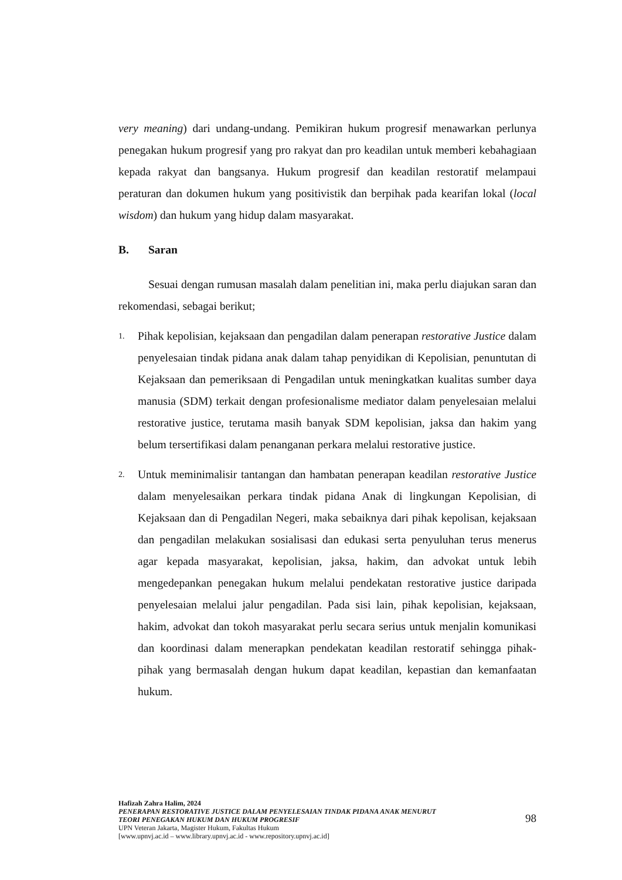very meaning) dari undang-undang. Pemikiran hukum progresif menawarkan perlunya penegakan hukum progresif yang pro rakyat dan pro keadilan untuk memberi kebahagiaan kepada rakyat dan bangsanya. Hukum progresif dan keadilan restoratif melampaui peraturan dan dokumen hukum yang positivistik dan berpihak pada kearifan lokal (local wisdom) dan hukum yang hidup dalam masyarakat.
B. Saran
Sesuai dengan rumusan masalah dalam penelitian ini, maka perlu diajukan saran dan rekomendasi, sebagai berikut;
1.
Pihak kepolisian, kejaksaan dan pengadilan dalam penerapan restorative Justice dalam penyelesaian tindak pidana anak dalam tahap penyidikan di Kepolisian, penuntutan di Kejaksaan dan pemeriksaan di Pengadilan untuk meningkatkan kualitas sumber daya manusia (SDM) terkait dengan profesionalisme mediator dalam penyelesaian melalui restorative justice, terutama masih banyak SDM kepolisian, jaksa dan hakim yang belum tersertifikasi dalam penanganan perkara melalui restorative justice.
2.
Untuk meminimalisir tantangan dan hambatan penerapan keadilan restorative Justice dalam menyelesaikan perkara tindak pidana Anak di lingkungan Kepolisian, di Kejaksaan dan di Pengadilan Negeri, maka sebaiknya dari pihak kepolisan, kejaksaan dan pengadilan melakukan sosialisasi dan edukasi serta penyuluhan terus menerus agar kepada masyarakat, kepolisian, jaksa, hakim, dan advokat untuk lebih mengedepankan penegakan hukum melalui pendekatan restorative justice daripada penyelesaian melalui jalur pengadilan. Pada sisi lain, pihak kepolisian, kejaksaan, hakim, advokat dan tokoh masyarakat perlu secara serius untuk menjalin komunikasi dan koordinasi dalam menerapkan pendekatan keadilan restoratif sehingga pihak-pihak yang bermasalah dengan hukum dapat keadilan, kepastian dan kemanfaatan hukum.
Hafizah Zahra Halim, 2024
PENERAPAN RESTORATIVE JUSTICE DALAM PENYELESAIAN TINDAK PIDANA ANAK MENURUT
TEORI PENEGAKAN HUKUM DAN HUKUM PROGRESIF
UPN Veteran Jakarta, Magister Hukum, Fakultas Hukum
[www.upnvj.ac.id – www.library.upnvj.ac.id - www.repository.upnvj.ac.id]
98